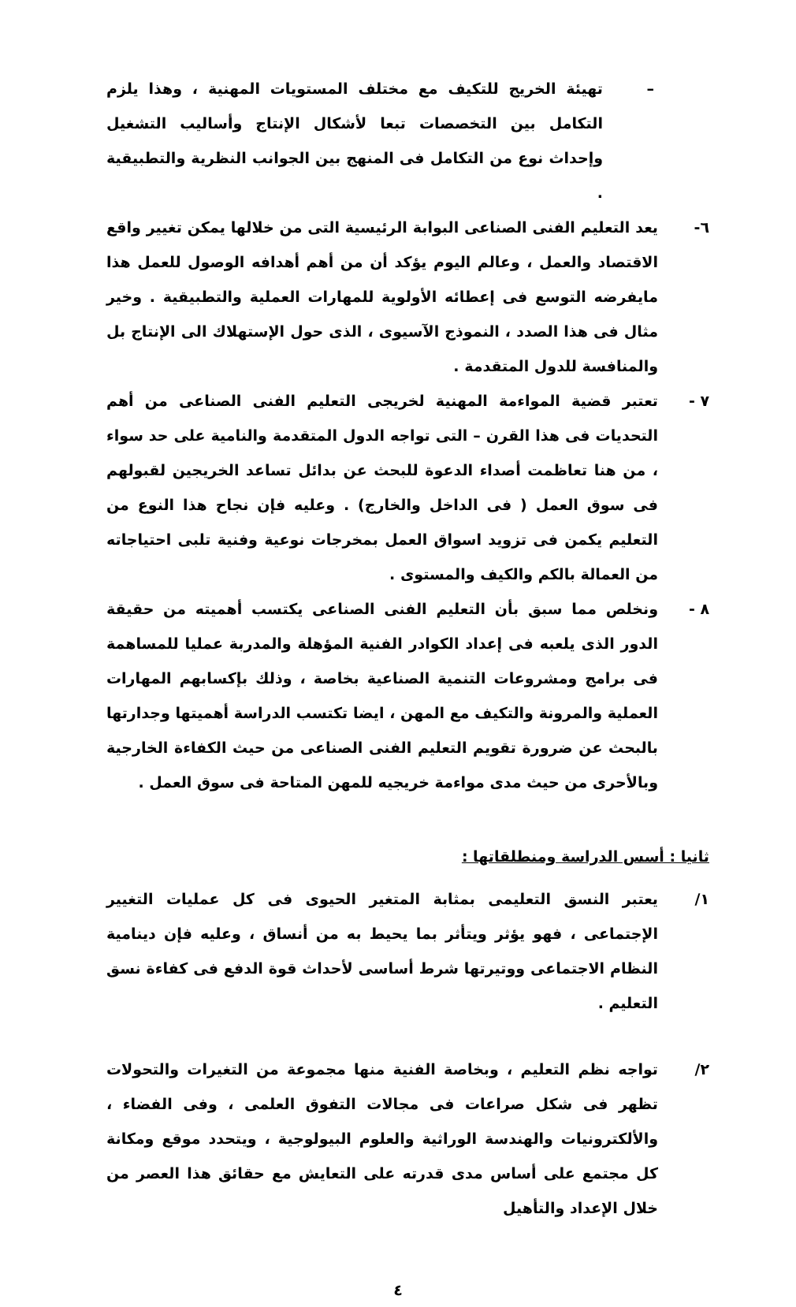– تهيئة الخريج للتكيف مع مختلف المستويات المهنية ، وهذا يلزم التكامل بين التخصصات تبعا لأشكال الإنتاج وأساليب التشغيل وإحداث نوع من التكامل فى المنهج بين الجوانب النظرية والتطبيقية .
٦- يعد التعليم الفنى الصناعى البوابة الرئيسية التى من خلالها يمكن تغيير واقع الاقتصاد والعمل ، وعالم اليوم يؤكد أن من أهم أهدافه الوصول للعمل هذا مايفرضه التوسع فى إعطائه الأولوية للمهارات العملية والتطبيقية . وخير مثال فى هذا الصدد ، النموذج الآسيوى ، الذى حول الإستهلاك الى الإنتاج بل والمنافسة للدول المتقدمة .
٧ - تعتبر قضية المواءمة المهنية لخريجى التعليم الفنى الصناعى من أهم التحديات فى هذا القرن – التى تواجه الدول المتقدمة والنامية على حد سواء ، من هنا تعاظمت أصداء الدعوة للبحث عن بدائل تساعد الخريجين لقبولهم فى سوق العمل ( فى الداخل والخارج) . وعليه فإن نجاح هذا النوع من التعليم يكمن فى تزويد اسواق العمل بمخرجات نوعية وفنية تلبى احتياجاته من العمالة بالكم والكيف والمستوى .
٨ - ونخلص مما سبق بأن التعليم الفنى الصناعى يكتسب أهميته من حقيقة الدور الذى يلعبه فى إعداد الكوادر الفنية المؤهلة والمدربة عمليا للمساهمة فى برامج ومشروعات التنمية الصناعية بخاصة ، وذلك بإكسابهم المهارات العملية والمرونة والتكيف مع المهن ، ايضا تكتسب الدراسة أهميتها وجدارتها بالبحث عن ضرورة تقويم التعليم الفنى الصناعى من حيث الكفاءة الخارجية وبالأحرى من حيث مدى مواءمة خريجيه للمهن المتاحة فى سوق العمل .
ثانيا : أسس الدراسة ومنطلقاتها :
١/ يعتبر النسق التعليمى بمثابة المتغير الحيوى فى كل عمليات التغيير الإجتماعى ، فهو يؤثر ويتأثر بما يحيط به من أنساق ، وعليه فإن دينامية النظام الاجتماعى ووتيرتها شرط أساسى لأحداث قوة الدفع فى كفاءة نسق التعليم .
٢/ تواجه نظم التعليم ، وبخاصة الفنية منها مجموعة من التغيرات والتحولات تظهر فى شكل صراعات فى مجالات التفوق العلمى ، وفى الفضاء ، والألكترونيات والهندسة الوراثية والعلوم البيولوجية ، ويتحدد موقع ومكانة كل مجتمع على أساس مدى قدرته على التعايش مع حقائق هذا العصر من خلال الإعداد والتأهيل
٤